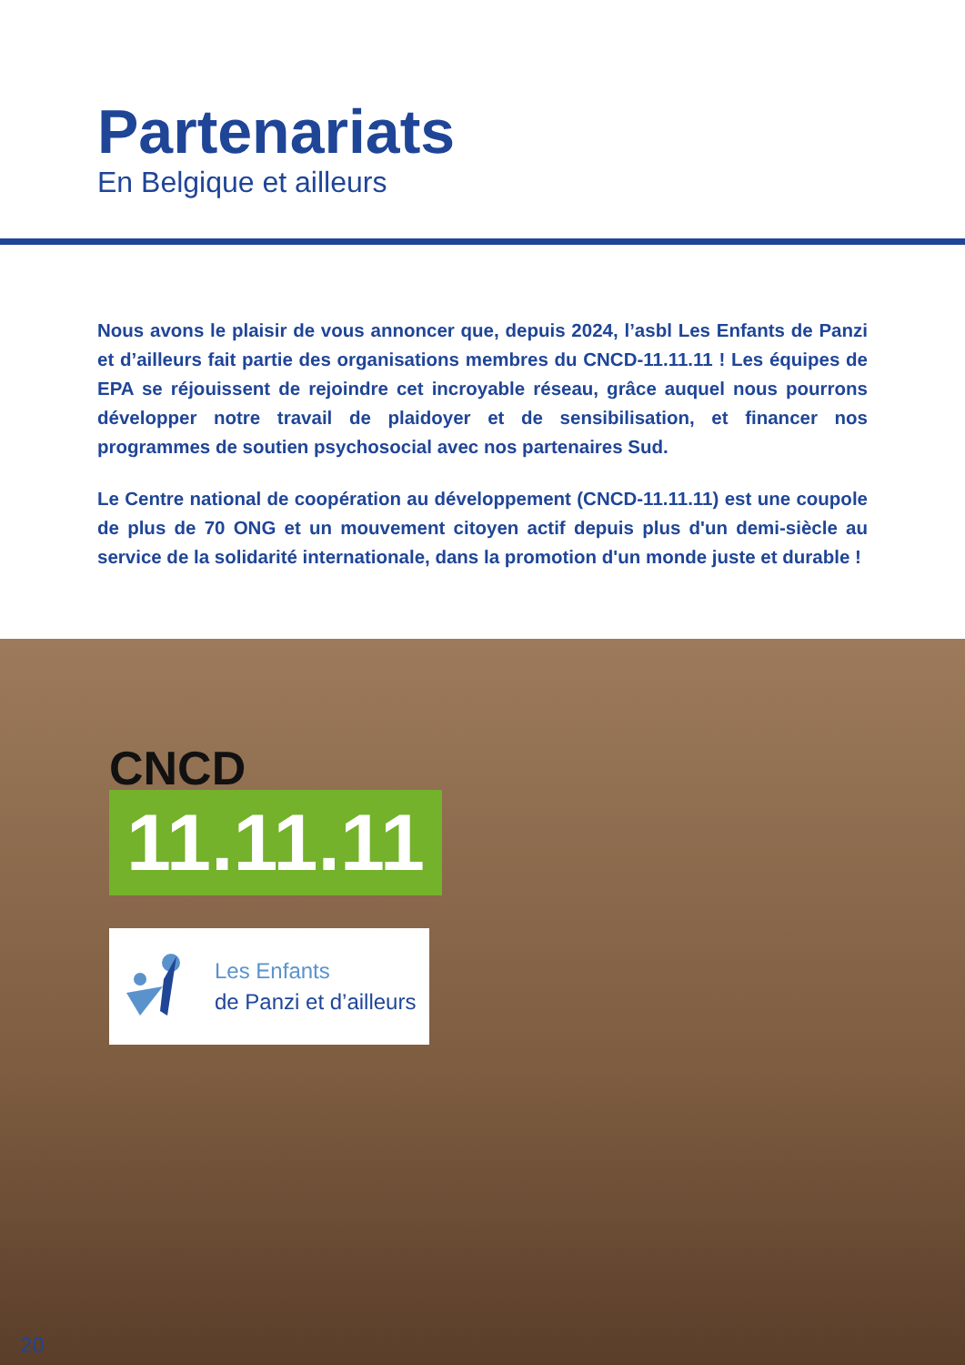Partenariats
En Belgique et ailleurs
Nous avons le plaisir de vous annoncer que, depuis 2024, l’asbl Les Enfants de Panzi et d’ailleurs fait partie des organisations membres du CNCD-11.11.11 ! Les équipes de EPA se réjouissent de rejoindre cet incroyable réseau, grâce auquel nous pourrons développer notre travail de plaidoyer et de sensibilisation, et financer nos programmes de soutien psychosocial avec nos partenaires Sud.
Le Centre national de coopération au développement (CNCD-11.11.11) est une coupole de plus de 70 ONG et un mouvement citoyen actif depuis plus d'un demi-siècle au service de la solidarité internationale, dans la promotion d'un monde juste et durable !
CNCD
11.11.11
Les Enfants
de Panzi et d’ailleurs
20